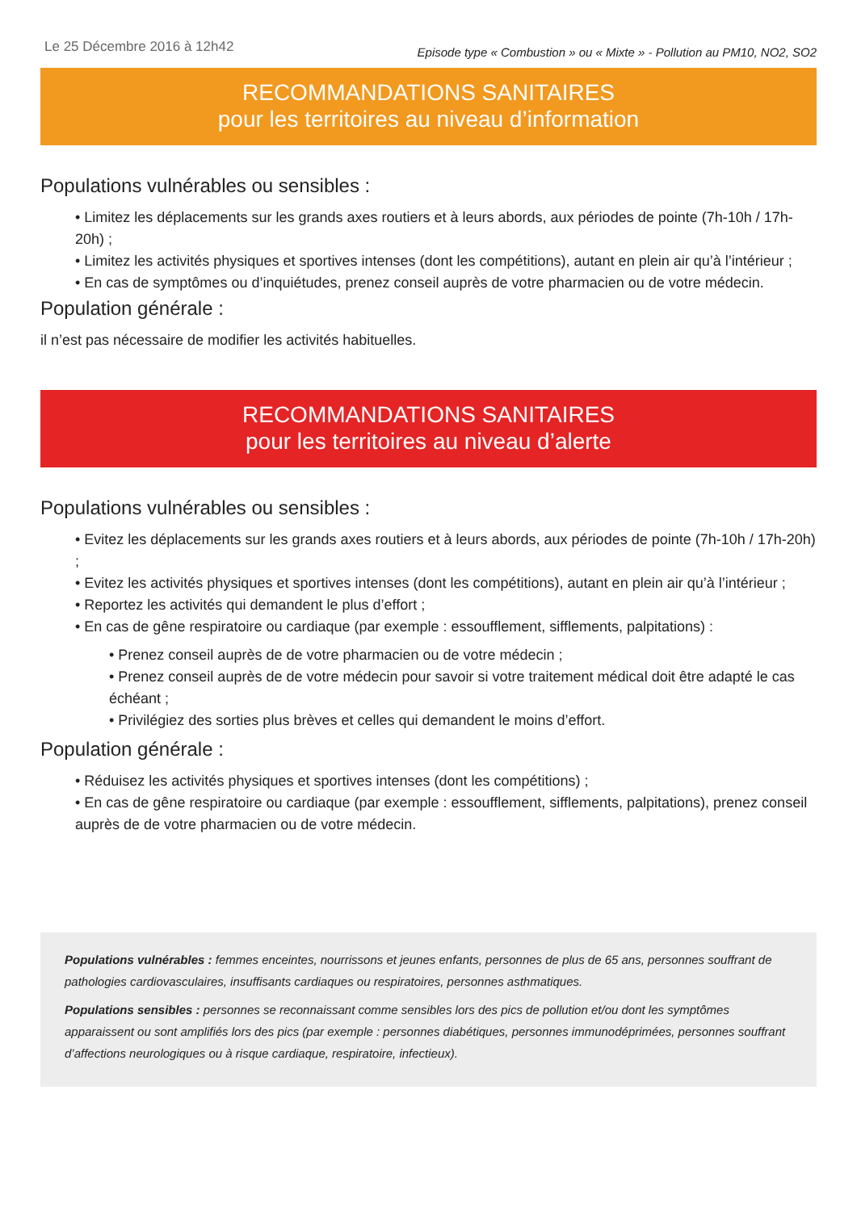Le 25 Décembre 2016 à 12h42 Episode type « Combustion » ou « Mixte » - Pollution au PM10, NO2, SO2
RECOMMANDATIONS SANITAIRES
pour les territoires au niveau d’information
Populations vulnérables ou sensibles :
• Limitez les déplacements sur les grands axes routiers et à leurs abords, aux périodes de pointe (7h-10h / 17h-20h) ;
• Limitez les activités physiques et sportives intenses (dont les compétitions), autant en plein air qu’à l’intérieur ;
• En cas de symptômes ou d’inquiétudes, prenez conseil auprès de votre pharmacien ou de votre médecin.
Population générale :
il n’est pas nécessaire de modifier les activités habituelles.
RECOMMANDATIONS SANITAIRES
pour les territoires au niveau d’alerte
Populations vulnérables ou sensibles :
• Evitez les déplacements sur les grands axes routiers et à leurs abords, aux périodes de pointe (7h-10h / 17h-20h) ;
• Evitez les activités physiques et sportives intenses (dont les compétitions), autant en plein air qu’à l’intérieur ;
• Reportez les activités qui demandent le plus d’effort ;
• En cas de gêne respiratoire ou cardiaque (par exemple : essoufflement, sifflements, palpitations) :
• Prenez conseil auprès de de votre pharmacien ou de votre médecin ;
• Prenez conseil auprès de de votre médecin pour savoir si votre traitement médical doit être adapté le cas échéant ;
• Privilégiez des sorties plus brèves et celles qui demandent le moins d’effort.
Population générale :
• Réduisez les activités physiques et sportives intenses (dont les compétitions) ;
• En cas de gêne respiratoire ou cardiaque (par exemple : essoufflement, sifflements, palpitations), prenez conseil auprès de de votre pharmacien ou de votre médecin.
Populations vulnérables : femmes enceintes, nourrissons et jeunes enfants, personnes de plus de 65 ans, personnes souffrant de pathologies cardiovasculaires, insuffisants cardiaques ou respiratoires, personnes asthmatiques.
Populations sensibles : personnes se reconnaissant comme sensibles lors des pics de pollution et/ou dont les symptômes apparaissent ou sont amplifiés lors des pics (par exemple : personnes diabétiques, personnes immunodéprimées, personnes souffrant d’affections neurologiques ou à risque cardiaque, respiratoire, infectieux).